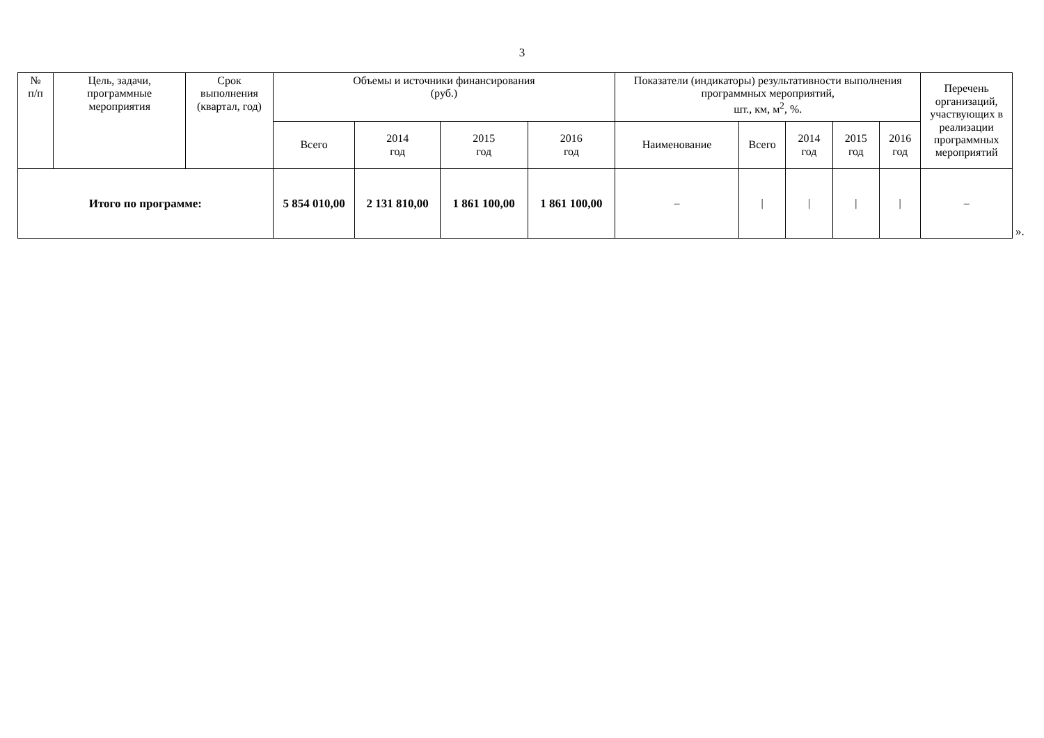3
| № п/п | Цель, задачи, программные мероприятия | Срок выполнения (квартал, год) | Объемы и источники финансирования (руб.) | | | | Показатели (индикаторы) результативности выполнения программных мероприятий, шт., км, м<sup>2</sup>, %. | | | | | Перечень организаций, участвующих в реализации программных мероприятий |
| --- | --- | --- | --- | --- | --- | --- | --- | --- | --- | --- | --- | --- |
| | | | Всего | 2014 год | 2015 год | 2016 год | Наименование | Всего | 2014 год | 2015 год | 2016 год | |
| Итого по программе: | | | 5 854 010,00 | 2 131 810,00 | 1 861 100,00 | 1 861 100,00 | – | / | / | / | / | – |
».